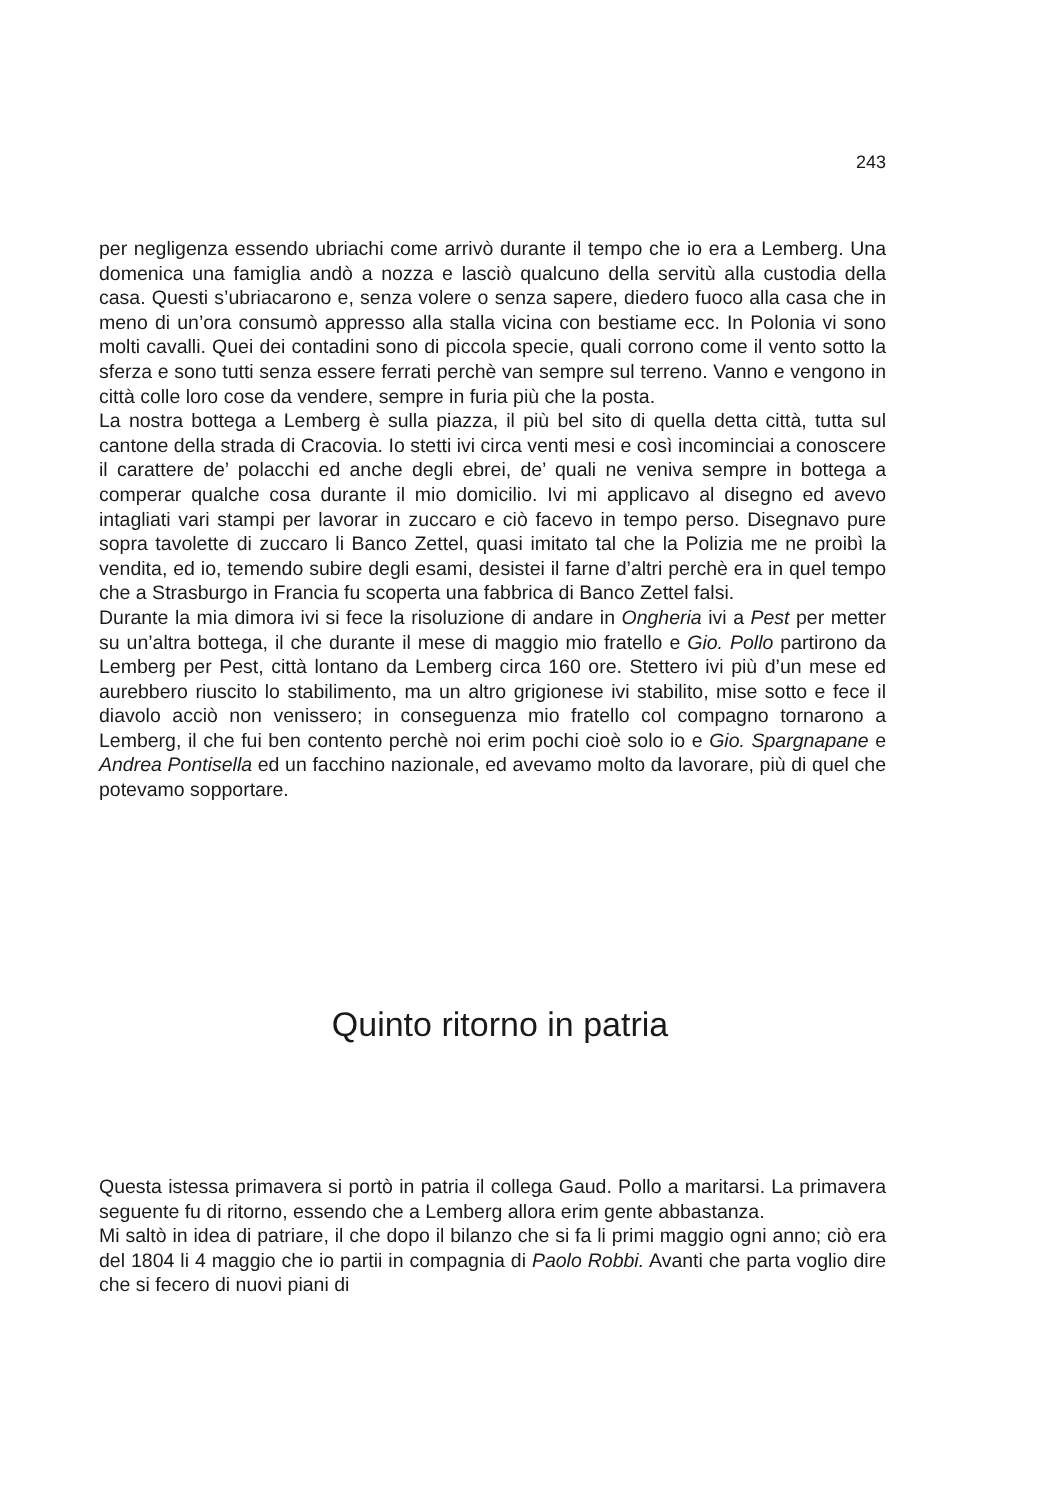243
per negligenza essendo ubriachi come arrivò durante il tempo che io era a Lemberg. Una domenica una famiglia andò a nozza e lasciò qualcuno della servitù alla custodia della casa. Questi s’ubriacarono e, senza volere o senza sapere, diedero fuoco alla casa che in meno di un’ora consumò appresso alla stalla vicina con bestiame ecc. In Polonia vi sono molti cavalli. Quei dei contadini sono di piccola specie, quali corrono come il vento sotto la sferza e sono tutti senza essere ferrati perchè van sempre sul terreno. Vanno e vengono in città colle loro cose da vendere, sempre in furia più che la posta.
La nostra bottega a Lemberg è sulla piazza, il più bel sito di quella detta città, tutta sul cantone della strada di Cracovia. Io stetti ivi circa venti mesi e così incominciai a conoscere il carattere de’ polacchi ed anche degli ebrei, de’ quali ne veniva sempre in bottega a comperar qualche cosa durante il mio domicilio. Ivi mi applicavo al disegno ed avevo intagliati vari stampi per lavorar in zuccaro e ciò facevo in tempo perso. Disegnavo pure sopra tavolette di zuccaro li Banco Zettel, quasi imitato tal che la Polizia me ne proibì la vendita, ed io, temendo subire degli esami, desistei il farne d’altri perchè era in quel tempo che a Strasburgo in Francia fu scoperta una fabbrica di Banco Zettel falsi.
Durante la mia dimora ivi si fece la risoluzione di andare in Ongheria ivi a Pest per metter su un’altra bottega, il che durante il mese di maggio mio fratello e Gio. Pollo partirono da Lemberg per Pest, città lontano da Lemberg circa 160 ore. Stettero ivi più d’un mese ed aurebbero riuscito lo stabilimento, ma un altro grigionese ivi stabilito, mise sotto e fece il diavolo acciò non venissero; in conseguenza mio fratello col compagno tornarono a Lemberg, il che fui ben contento perchè noi erim pochi cioè solo io e Gio. Spargnapane e Andrea Pontisella ed un facchino nazionale, ed avevamo molto da lavorare, più di quel che potevamo sopportare.
Quinto ritorno in patria
Questa istessa primavera si portò in patria il collega Gaud. Pollo a maritarsi. La primavera seguente fu di ritorno, essendo che a Lemberg allora erim gente abbastanza.
Mi saltò in idea di patriare, il che dopo il bilanzo che si fa li primi maggio ogni anno; ciò era del 1804 li 4 maggio che io partii in compagnia di Paolo Robbi. Avanti che parta voglio dire che si fecero di nuovi piani di